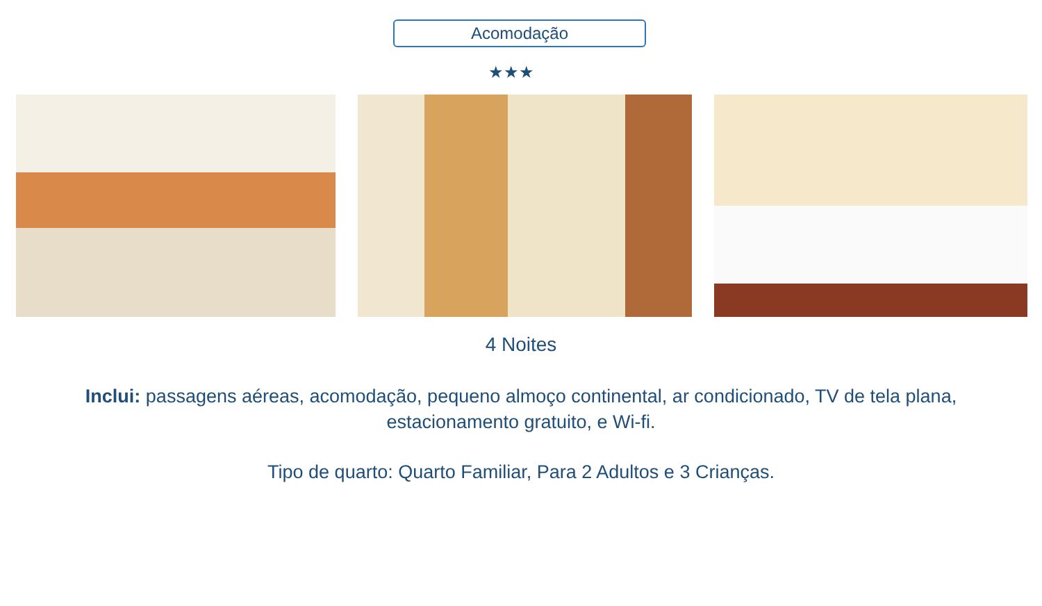Acomodação
★★★
4 Noites
Inclui: passagens aéreas, acomodação, pequeno almoço continental, ar condicionado, TV de tela plana, estacionamento gratuito, e Wi-fi.
Tipo de quarto: Quarto Familiar, Para 2 Adultos e 3 Crianças.